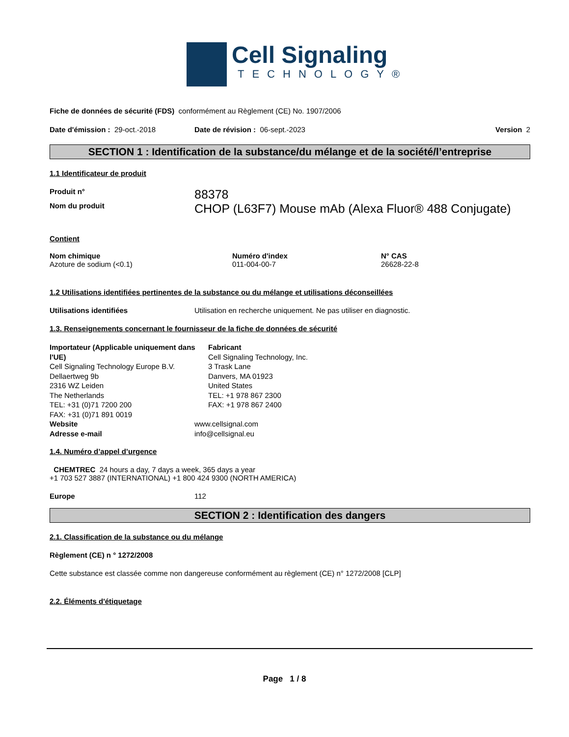Cell Signaling
TECHNOLOGY®
Fiche de données de sécurité (FDS) conformément au Règlement (CE) No. 1907/2006
Date d'émission : 29-oct.-2018 Date de révision : 06-sept.-2023 Version 2
SECTION 1 : Identification de la substance/du mélange et de la société/l’entreprise
1.1 Identificateur de produit
Produit n° 88378
Nom du produit CHOP (L63F7) Mouse mAb (Alexa Fluor® 488 Conjugate)
Contient
| Nom chimique | Numéro d'index | N° CAS |
| --- | --- | --- |
| Azoture de sodium (<0.1) | 011-004-00-7 | 26628-22-8 |
1.2 Utilisations identifiées pertinentes de la substance ou du mélange et utilisations déconseillées
Utilisations identifiées Utilisation en recherche uniquement. Ne pas utiliser en diagnostic.
1.3. Renseignements concernant le fournisseur de la fiche de données de sécurité
Importateur (Applicable uniquement dans l'UE)
Cell Signaling Technology Europe B.V.
Dellaertweg 9b
2316 WZ Leiden
The Netherlands
TEL: +31 (0)71 7200 200
FAX: +31 (0)71 891 0019
Fabricant
Cell Signaling Technology, Inc.
3 Trask Lane
Danvers, MA 01923
United States
TEL: +1 978 867 2300
FAX: +1 978 867 2400
Website www.cellsignal.com
Adresse e-mail info@cellsignal.eu
1.4. Numéro d’appel d’urgence
CHEMTREC 24 hours a day, 7 days a week, 365 days a year
+1 703 527 3887 (INTERNATIONAL) +1 800 424 9300 (NORTH AMERICA)
Europe 112
SECTION 2 : Identification des dangers
2.1. Classification de la substance ou du mélange
Règlement (CE) n ° 1272/2008
Cette substance est classée comme non dangereuse conformément au règlement (CE) n° 1272/2008 [CLP]
2.2. Éléments d'étiquetage
Page 1 / 8